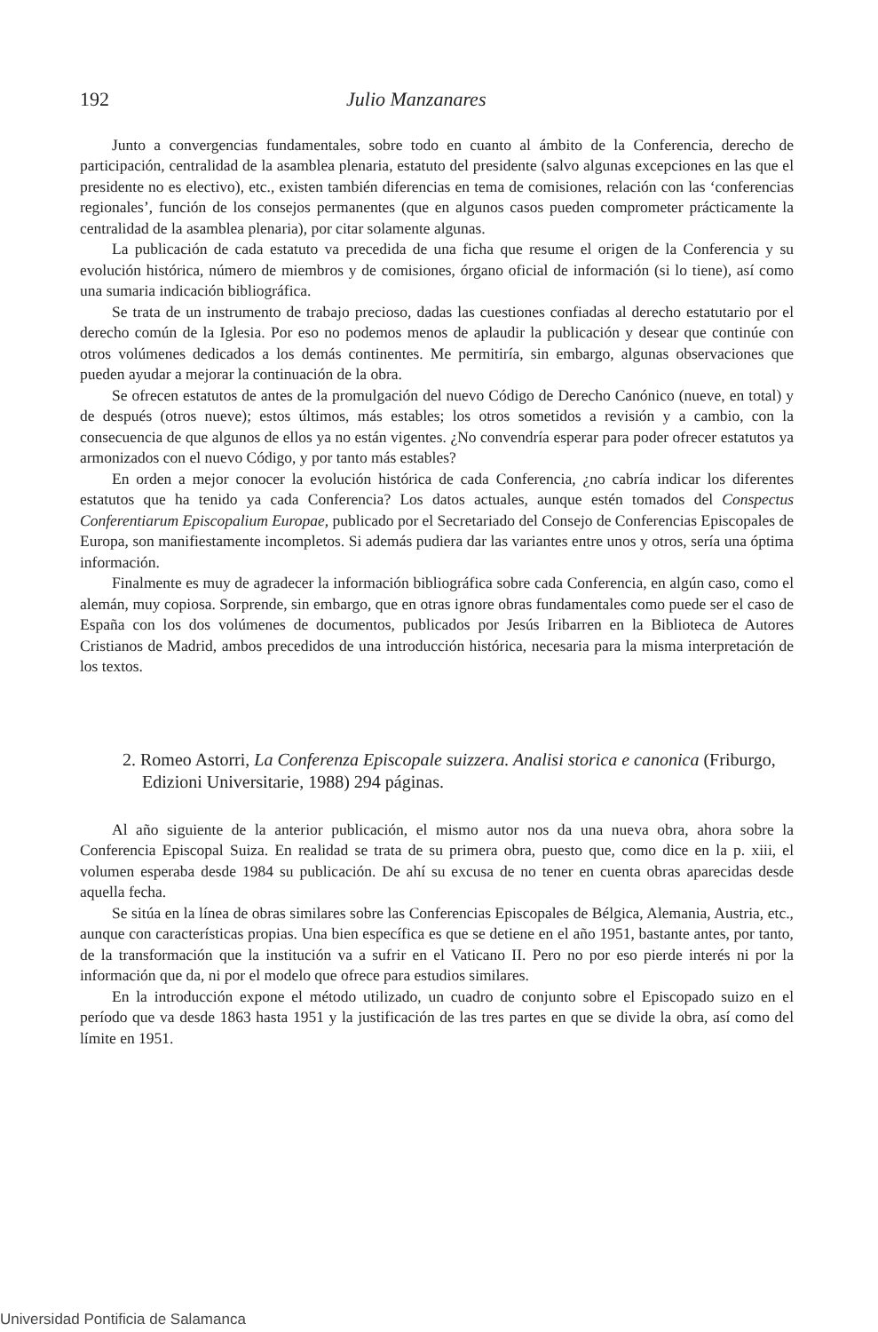192 Julio Manzanares
Junto a convergencias fundamentales, sobre todo en cuanto al ámbito de la Conferencia, derecho de participación, centralidad de la asamblea plenaria, estatuto del presidente (salvo algunas excepciones en las que el presidente no es electivo), etc., existen también diferencias en tema de comisiones, relación con las ‘conferencias regionales’, función de los consejos permanentes (que en algunos casos pueden comprometer prácticamente la centralidad de la asamblea plenaria), por citar solamente algunas.
La publicación de cada estatuto va precedida de una ficha que resume el origen de la Conferencia y su evolución histórica, número de miembros y de comisiones, órgano oficial de información (si lo tiene), así como una sumaria indicación bibliográfica.
Se trata de un instrumento de trabajo precioso, dadas las cuestiones confiadas al derecho estatutario por el derecho común de la Iglesia. Por eso no podemos menos de aplaudir la publicación y desear que continúe con otros volúmenes dedicados a los demás continentes. Me permitiría, sin embargo, algunas observaciones que pueden ayudar a mejorar la continuación de la obra.
Se ofrecen estatutos de antes de la promulgación del nuevo Código de Derecho Canónico (nueve, en total) y de después (otros nueve); estos últimos, más estables; los otros sometidos a revisión y a cambio, con la consecuencia de que algunos de ellos ya no están vigentes. ¿No convendría esperar para poder ofrecer estatutos ya armonizados con el nuevo Código, y por tanto más estables?
En orden a mejor conocer la evolución histórica de cada Conferencia, ¿no cabría indicar los diferentes estatutos que ha tenido ya cada Conferencia? Los datos actuales, aunque estén tomados del Conspectus Conferentiarum Episcopalium Europae, publicado por el Secretariado del Consejo de Conferencias Episcopales de Europa, son manifiestamente incompletos. Si además pudiera dar las variantes entre unos y otros, sería una óptima información.
Finalmente es muy de agradecer la información bibliográfica sobre cada Conferencia, en algún caso, como el alemán, muy copiosa. Sorprende, sin embargo, que en otras ignore obras fundamentales como puede ser el caso de España con los dos volúmenes de documentos, publicados por Jesús Iribarren en la Biblioteca de Autores Cristianos de Madrid, ambos precedidos de una introducción histórica, necesaria para la misma interpretación de los textos.
2. Romeo Astorri, La Conferenza Episcopale suizzera. Analisi storica e canonica (Friburgo, Edizioni Universitarie, 1988) 294 páginas.
Al año siguiente de la anterior publicación, el mismo autor nos da una nueva obra, ahora sobre la Conferencia Episcopal Suiza. En realidad se trata de su primera obra, puesto que, como dice en la p. xiii, el volumen esperaba desde 1984 su publicación. De ahí su excusa de no tener en cuenta obras aparecidas desde aquella fecha.
Se sitúa en la línea de obras similares sobre las Conferencias Episcopales de Bélgica, Alemania, Austria, etc., aunque con características propias. Una bien específica es que se detiene en el año 1951, bastante antes, por tanto, de la transformación que la institución va a sufrir en el Vaticano II. Pero no por eso pierde interés ni por la información que da, ni por el modelo que ofrece para estudios similares.
En la introducción expone el método utilizado, un cuadro de conjunto sobre el Episcopado suizo en el período que va desde 1863 hasta 1951 y la justificación de las tres partes en que se divide la obra, así como del límite en 1951.
Universidad Pontificia de Salamanca